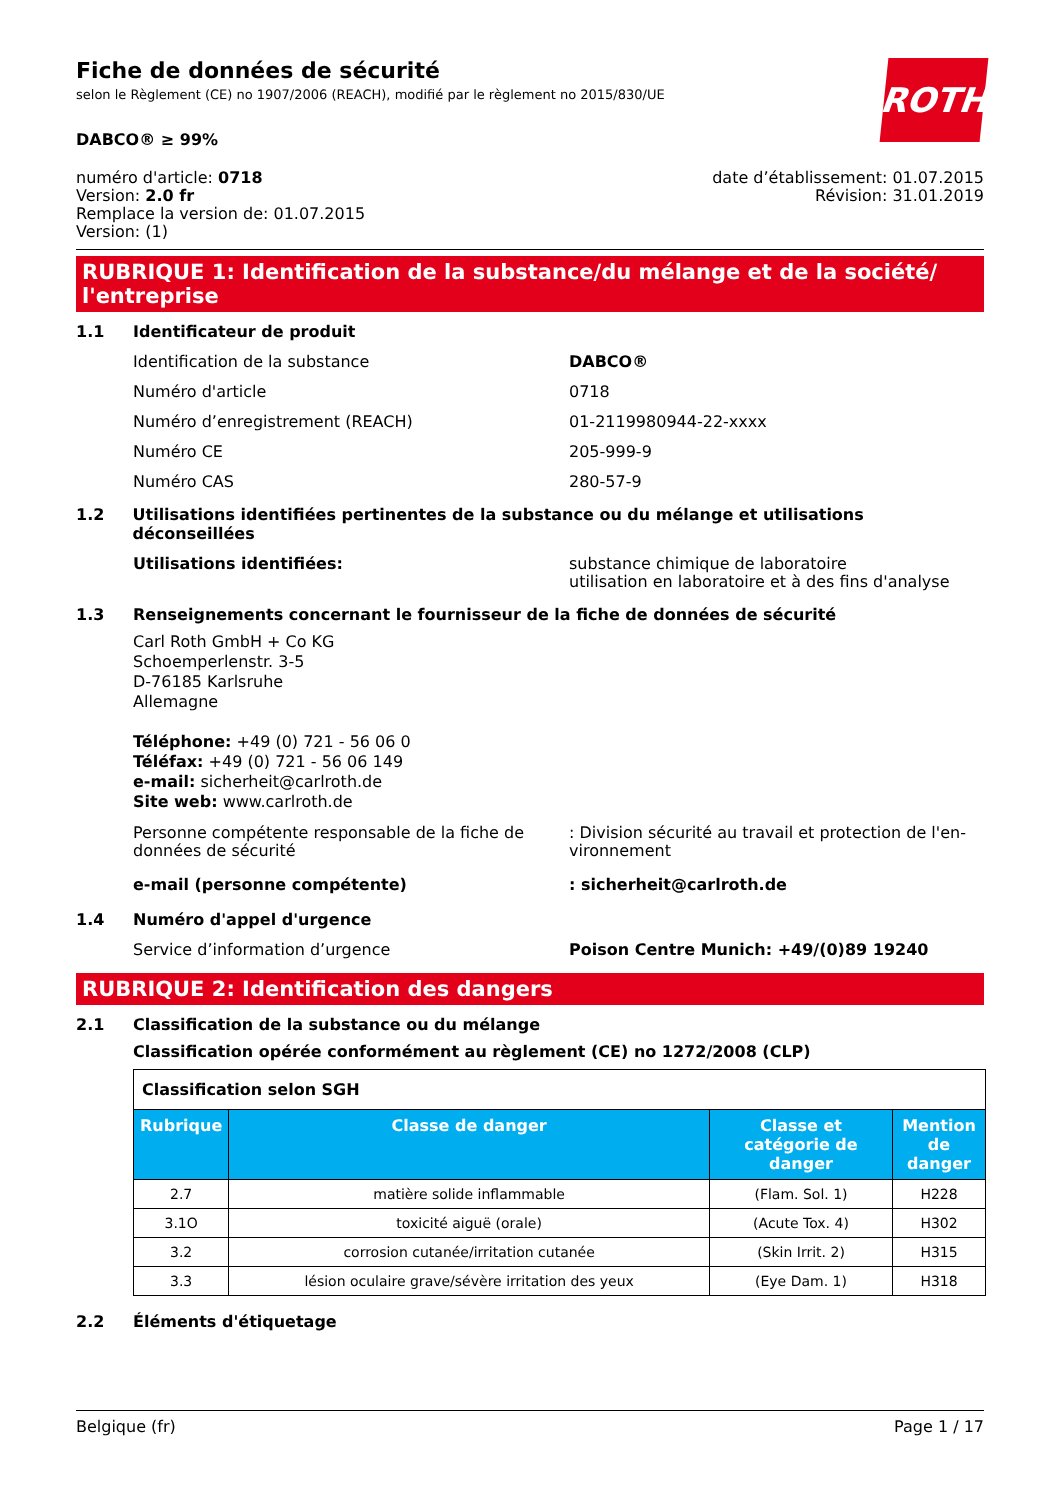Fiche de données de sécurité
selon le Règlement (CE) no 1907/2006 (REACH), modifié par le règlement no 2015/830/UE
ROTH
DABCO® ≥ 99%
numéro d'article: 0718
Version: 2.0 fr
Remplace la version de: 01.07.2015
Version: (1)
date d’établissement: 01.07.2015
Révision: 31.01.2019
RUBRIQUE 1: Identification de la substance/du mélange et de la société/ l'entreprise
1.1 Identificateur de produit
Identification de la substance DABCO®
Numéro d'article 0718
Numéro d’enregistrement (REACH) 01-2119980944-22-xxxx
Numéro CE 205-999-9
Numéro CAS 280-57-9
1.2 Utilisations identifiées pertinentes de la substance ou du mélange et utilisations déconseillées
Utilisations identifiées: substance chimique de laboratoire
utilisation en laboratoire et à des fins d'analyse
1.3 Renseignements concernant le fournisseur de la fiche de données de sécurité
Carl Roth GmbH + Co KG
Schoemperlenstr. 3-5
D-76185 Karlsruhe
Allemagne
Téléphone: +49 (0) 721 - 56 06 0
Téléfax: +49 (0) 721 - 56 06 149
e-mail: sicherheit@carlroth.de
Site web: www.carlroth.de
Personne compétente responsable de la fiche de données de sécurité
: Division sécurité au travail et protection de l'en-vironnement
e-mail (personne compétente) : sicherheit@carlroth.de
1.4 Numéro d'appel d'urgence
Service d’information d’urgence Poison Centre Munich: +49/(0)89 19240
RUBRIQUE 2: Identification des dangers
2.1 Classification de la substance ou du mélange
Classification opérée conformément au règlement (CE) no 1272/2008 (CLP)
| Classification selon SGH | | | |
| Rubrique | Classe de danger | Classe et catégorie de danger | Mention de danger |
| 2.7 | matière solide inflammable | (Flam. Sol. 1) | H228 |
| 3.1O | toxicité aiguë (orale) | (Acute Tox. 4) | H302 |
| 3.2 | corrosion cutanée/irritation cutanée | (Skin Irrit. 2) | H315 |
| 3.3 | lésion oculaire grave/sévère irritation des yeux | (Eye Dam. 1) | H318 |
2.2 Éléments d'étiquetage
Belgique (fr) Page 1 / 17